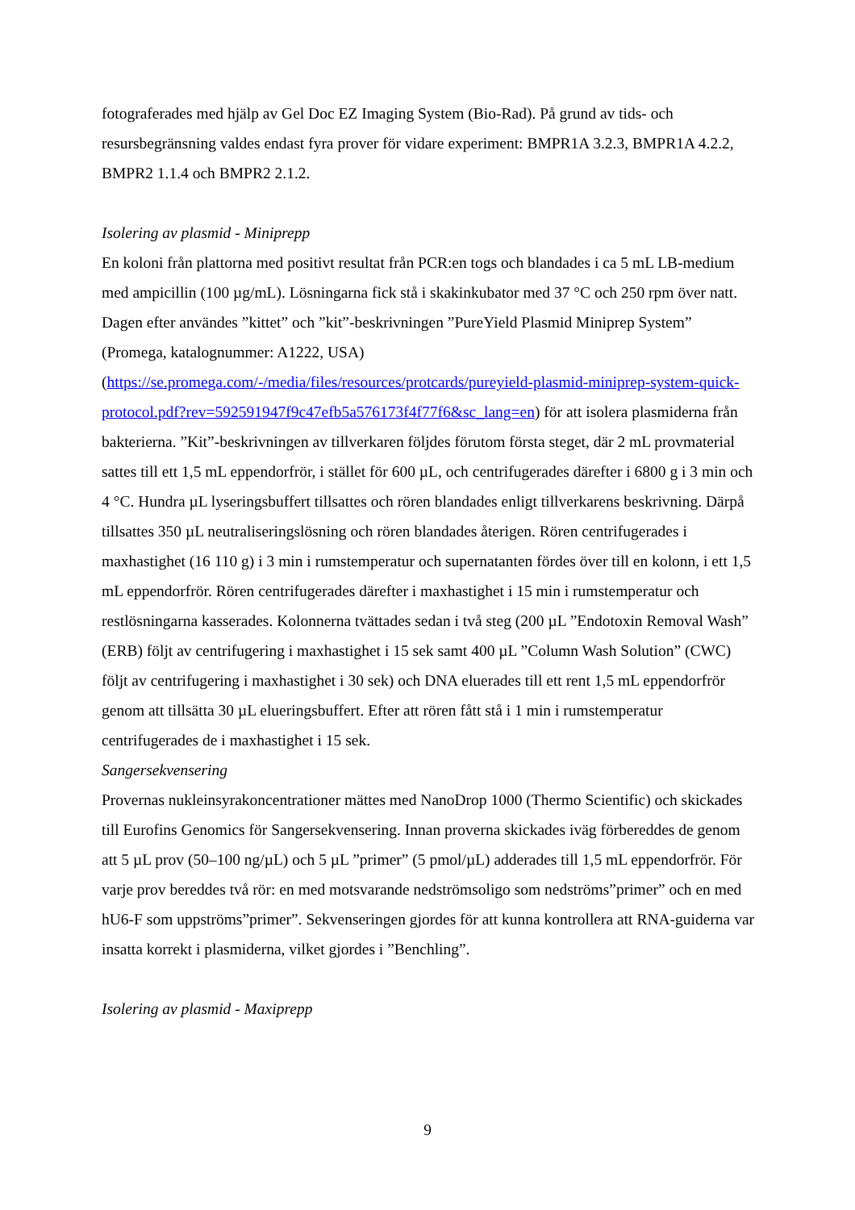fotograferades med hjälp av Gel Doc EZ Imaging System (Bio-Rad). På grund av tids- och resursbegränsning valdes endast fyra prover för vidare experiment: BMPR1A 3.2.3, BMPR1A 4.2.2, BMPR2 1.1.4 och BMPR2 2.1.2.
Isolering av plasmid - Miniprepp
En koloni från plattorna med positivt resultat från PCR:en togs och blandades i ca 5 mL LB-medium med ampicillin (100 µg/mL). Lösningarna fick stå i skakinkubator med 37 °C och 250 rpm över natt. Dagen efter användes ”kittet” och ”kit”-beskrivningen ”PureYield Plasmid Miniprep System” (Promega, katalognummer: A1222, USA) (https://se.promega.com/-/media/files/resources/protcards/pureyield-plasmid-miniprep-system-quick-protocol.pdf?rev=592591947f9c47efb5a576173f4f77f6&sc_lang=en) för att isolera plasmiderna från bakterierna. ”Kit”-beskrivningen av tillverkaren följdes förutom första steget, där 2 mL provmaterial sattes till ett 1,5 mL eppendorfrör, i stället för 600 µL, och centrifugerades därefter i 6800 g i 3 min och 4 °C. Hundra µL lyseringsbuffert tillsattes och rören blandades enligt tillverkarens beskrivning. Därpå tillsattes 350 µL neutraliseringslösning och rören blandades återigen. Rören centrifugerades i maxhastighet (16 110 g) i 3 min i rumstemperatur och supernatanten fördes över till en kolonn, i ett 1,5 mL eppendorfrör. Rören centrifugerades därefter i maxhastighet i 15 min i rumstemperatur och restlösningarna kasserades. Kolonnerna tvättades sedan i två steg (200 µL ”Endotoxin Removal Wash” (ERB) följt av centrifugering i maxhastighet i 15 sek samt 400 µL ”Column Wash Solution” (CWC) följt av centrifugering i maxhastighet i 30 sek) och DNA eluerades till ett rent 1,5 mL eppendorfrör genom att tillsätta 30 µL elueringsbuffert. Efter att rören fått stå i 1 min i rumstemperatur centrifugerades de i maxhastighet i 15 sek.
Sangersekvensering
Provernas nukleinsyrakoncentrationer mättes med NanoDrop 1000 (Thermo Scientific) och skickades till Eurofins Genomics för Sangersekvensering. Innan proverna skickades iväg förbereddes de genom att 5 µL prov (50–100 ng/µL) och 5 µL ”primer” (5 pmol/µL) adderades till 1,5 mL eppendorfrör. För varje prov bereddes två rör: en med motsvarande nedströmsoligo som nedströms”primer” och en med hU6-F som uppströms”primer”. Sekvenseringen gjordes för att kunna kontrollera att RNA-guiderna var insatta korrekt i plasmiderna, vilket gjordes i ”Benchling”.
Isolering av plasmid - Maxiprepp
9